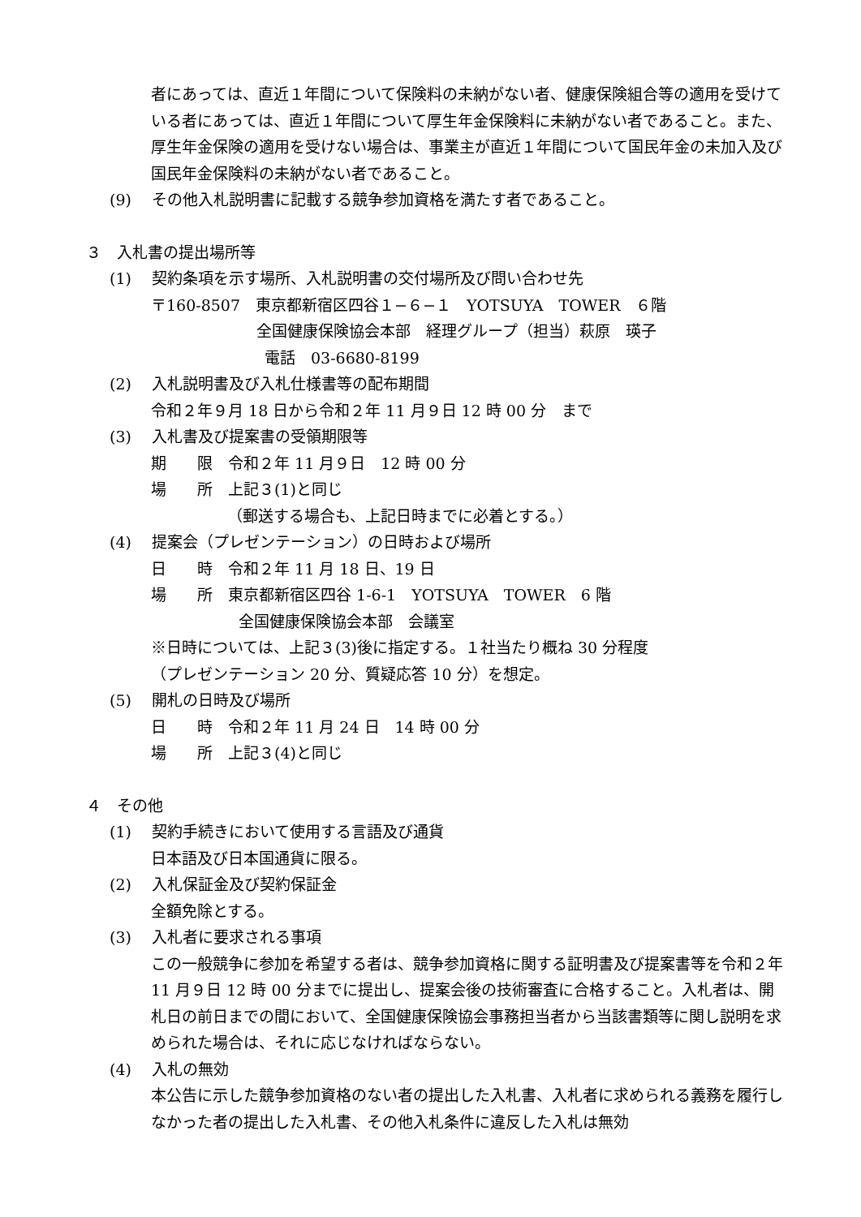者にあっては、直近１年間について保険料の未納がない者、健康保険組合等の適用を受けている者にあっては、直近１年間について厚生年金保険料に未納がない者であること。また、厚生年金保険の適用を受けない場合は、事業主が直近１年間について国民年金の未加入及び国民年金保険料の未納がない者であること。
(9)　 その他入札説明書に記載する競争参加資格を満たす者であること。
３　入札書の提出場所等
(1)　 契約条項を示す場所、入札説明書の交付場所及び問い合わせ先
〒160-8507　東京都新宿区四谷１−６−１　YOTSUYA　TOWER　６階
全国健康保険協会本部　経理グループ（担当）萩原　瑛子
電話　03-6680-8199
(2)　 入札説明書及び入札仕様書等の配布期間
令和２年９月 18 日から令和２年 11 月９日 12 時 00 分　まで
(3)　 入札書及び提案書の受領期限等
期　　限　令和２年 11 月９日　12 時 00 分
場　　所　上記３(1)と同じ
（郵送する場合も、上記日時までに必着とする。）
(4)　 提案会（プレゼンテーション）の日時および場所
日　　時　令和２年 11 月 18 日、19 日
場　　所　東京都新宿区四谷 1-6-1　YOTSUYA　TOWER　6 階
全国健康保険協会本部　会議室
※日時については、上記３(3)後に指定する。１社当たり概ね 30 分程度
（プレゼンテーション 20 分、質疑応答 10 分）を想定。
(5)　 開札の日時及び場所
日　　時　令和２年 11 月 24 日　14 時 00 分
場　　所　上記３(4)と同じ
４　その他
(1)　 契約手続きにおいて使用する言語及び通貨
日本語及び日本国通貨に限る。
(2)　 入札保証金及び契約保証金
全額免除とする。
(3)　 入札者に要求される事項
この一般競争に参加を希望する者は、競争参加資格に関する証明書及び提案書等を令和２年 11 月９日 12 時 00 分までに提出し、提案会後の技術審査に合格すること。入札者は、開札日の前日までの間において、全国健康保険協会事務担当者から当該書類等に関し説明を求められた場合は、それに応じなければならない。
(4)　 入札の無効
本公告に示した競争参加資格のない者の提出した入札書、入札者に求められる義務を履行しなかった者の提出した入札書、その他入札条件に違反した入札は無効